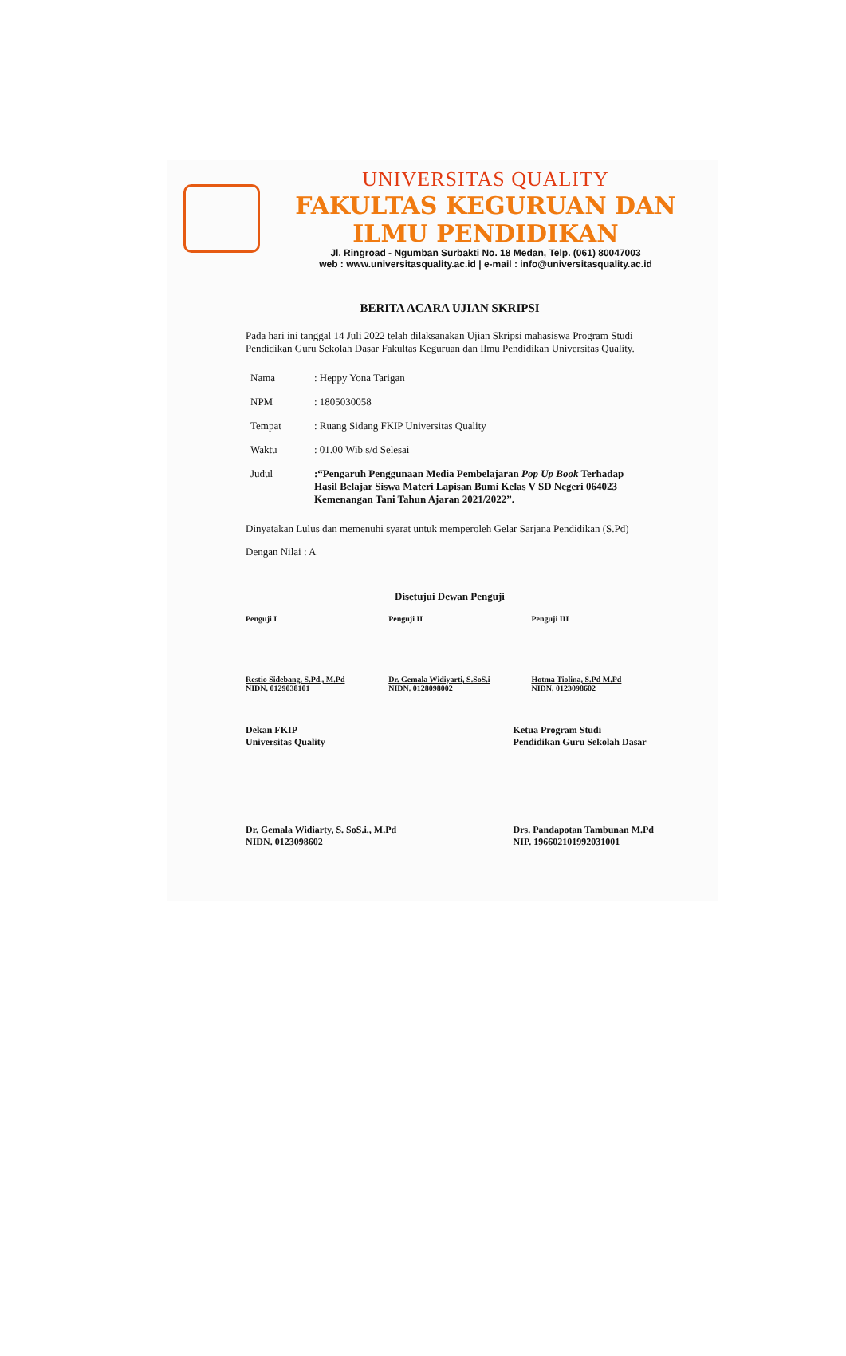UNIVERSITAS QUALITY
FAKULTAS KEGURUAN DAN ILMU PENDIDIKAN
Jl. Ringroad - Ngumban Surbakti No. 18 Medan, Telp. (061) 80047003
web : www.universitasquality.ac.id | e-mail : info@universitasquality.ac.id
BERITA ACARA UJIAN SKRIPSI
Pada hari ini tanggal 14 Juli 2022 telah dilaksanakan Ujian Skripsi mahasiswa Program Studi Pendidikan Guru Sekolah Dasar Fakultas Keguruan dan Ilmu Pendidikan Universitas Quality.
| Nama | : Heppy Yona Tarigan |
| NPM | : 1805030058 |
| Tempat | : Ruang Sidang FKIP Universitas Quality |
| Waktu | : 01.00 Wib s/d Selesai |
| Judul | :“Pengaruh Penggunaan Media Pembelajaran Pop Up Book Terhadap Hasil Belajar Siswa Materi Lapisan Bumi Kelas V SD Negeri 064023 Kemenangan Tani Tahun Ajaran 2021/2022”. |
Dinyatakan Lulus dan memenuhi syarat untuk memperoleh Gelar Sarjana Pendidikan (S.Pd)
Dengan Nilai : A
Disetujui Dewan Penguji
Penguji I
Restio Sidebang, S.Pd., M.Pd
NIDN. 0129038101
Penguji II
Dr. Gemala Widiyarti, S.SoS.i
NIDN. 0128098002
Penguji III
Hotma Tiolina, S.Pd M.Pd
NIDN. 0123098602
Dekan FKIP
Universitas Quality
Dr. Gemala Widiarty, S. SoS.i., M.Pd
NIDN. 0123098602
Ketua Program Studi
Pendidikan Guru Sekolah Dasar
Drs. Pandapotan Tambunan M.Pd
NIP. 196602101992031001